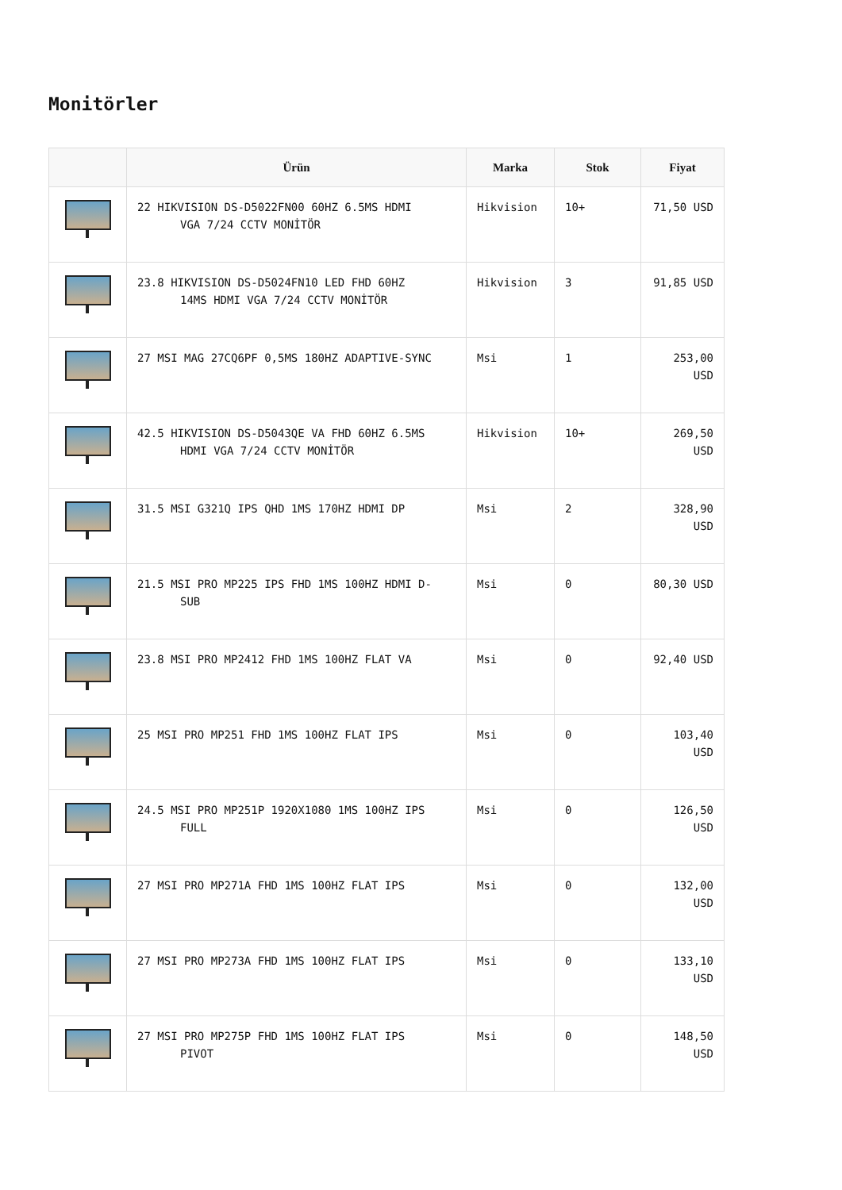Monitörler
| | Ürün | Marka | Stok | Fiyat |
| --- | --- | --- | --- | --- |
| | 22 HIKVISION DS-D5022FN00 60HZ 6.5MS HDMI VGA 7/24 CCTV MONİTÖR | Hikvision | 10+ | 71,50 USD |
| | 23.8 HIKVISION DS-D5024FN10 LED FHD 60HZ 14MS HDMI VGA 7/24 CCTV MONİTÖR | Hikvision | 3 | 91,85 USD |
| | 27 MSI MAG 27CQ6PF 0,5MS 180HZ ADAPTIVE-SYNC | Msi | 1 | 253,00 USD |
| | 42.5 HIKVISION DS-D5043QE VA FHD 60HZ 6.5MS HDMI VGA 7/24 CCTV MONİTÖR | Hikvision | 10+ | 269,50 USD |
| | 31.5 MSI G321Q IPS QHD 1MS 170HZ HDMI DP | Msi | 2 | 328,90 USD |
| | 21.5 MSI PRO MP225 IPS FHD 1MS 100HZ HDMI D- SUB | Msi | 0 | 80,30 USD |
| | 23.8 MSI PRO MP2412 FHD 1MS 100HZ FLAT VA | Msi | 0 | 92,40 USD |
| | 25 MSI PRO MP251 FHD 1MS 100HZ FLAT IPS | Msi | 0 | 103,40 USD |
| | 24.5 MSI PRO MP251P 1920X1080 1MS 100HZ IPS FULL | Msi | 0 | 126,50 USD |
| | 27 MSI PRO MP271A FHD 1MS 100HZ FLAT IPS | Msi | 0 | 132,00 USD |
| | 27 MSI PRO MP273A FHD 1MS 100HZ FLAT IPS | Msi | 0 | 133,10 USD |
| | 27 MSI PRO MP275P FHD 1MS 100HZ FLAT IPS PIVOT | Msi | 0 | 148,50 USD |